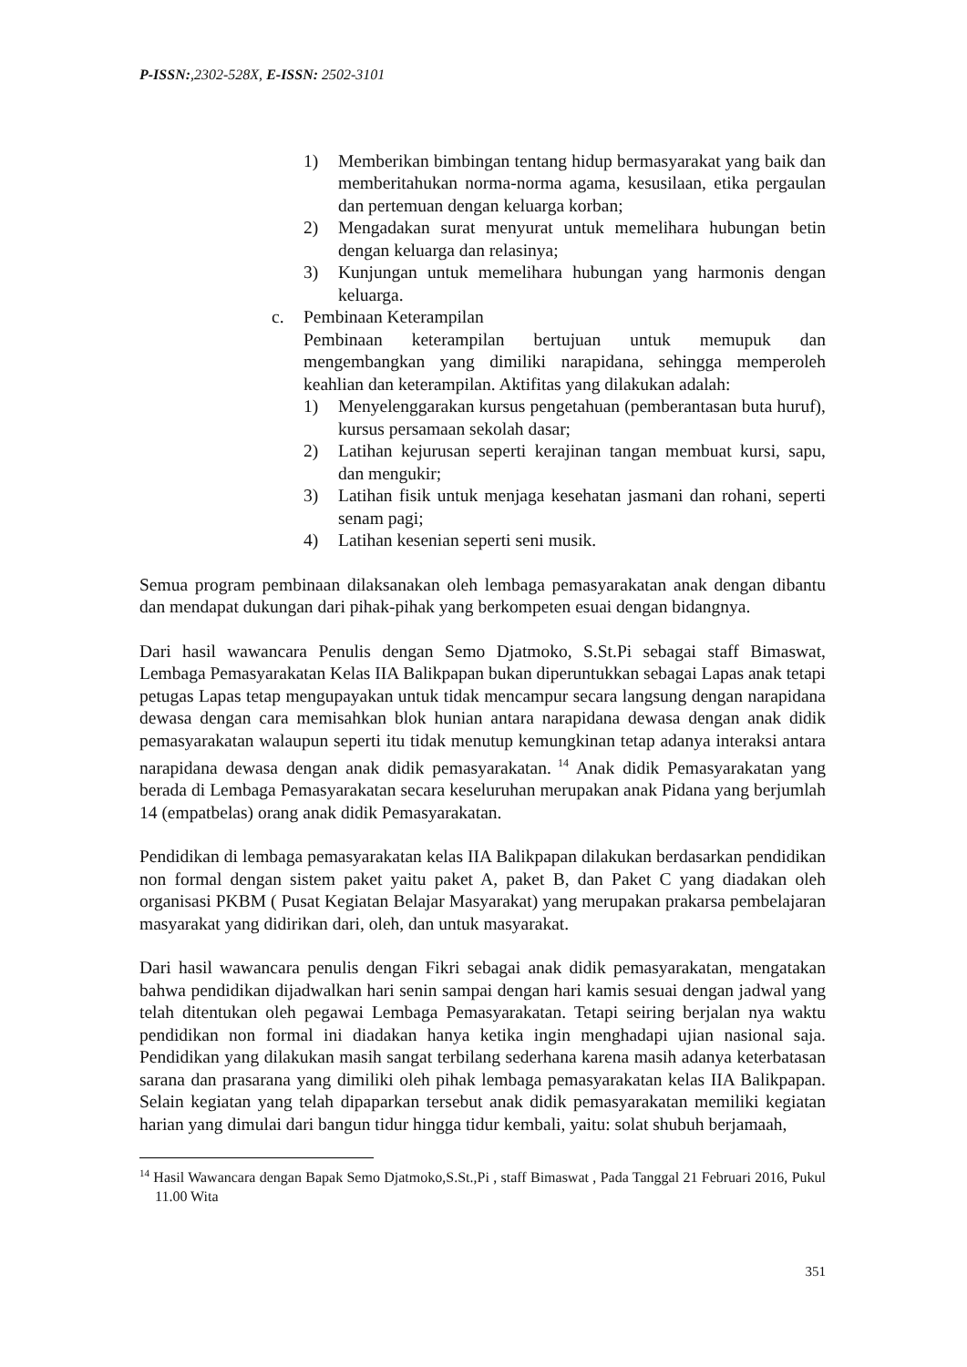P-ISSN:,2302-528X, E-ISSN: 2502-3101
1) Memberikan bimbingan tentang hidup bermasyarakat yang baik dan memberitahukan norma-norma agama, kesusilaan, etika pergaulan dan pertemuan dengan keluarga korban;
2) Mengadakan surat menyurat untuk memelihara hubungan betin dengan keluarga dan relasinya;
3) Kunjungan untuk memelihara hubungan yang harmonis dengan keluarga.
c. Pembinaan Keterampilan
Pembinaan keterampilan bertujuan untuk memupuk dan mengembangkan yang dimiliki narapidana, sehingga memperoleh keahlian dan keterampilan. Aktifitas yang dilakukan adalah:
1) Menyelenggarakan kursus pengetahuan (pemberantasan buta huruf), kursus persamaan sekolah dasar;
2) Latihan kejurusan seperti kerajinan tangan membuat kursi, sapu, dan mengukir;
3) Latihan fisik untuk menjaga kesehatan jasmani dan rohani, seperti senam pagi;
4) Latihan kesenian seperti seni musik.
Semua program pembinaan dilaksanakan oleh lembaga pemasyarakatan anak dengan dibantu dan mendapat dukungan dari pihak-pihak yang berkompeten esuai dengan bidangnya.
Dari hasil wawancara Penulis dengan Semo Djatmoko, S.St.Pi sebagai staff Bimaswat, Lembaga Pemasyarakatan Kelas IIA Balikpapan bukan diperuntukkan sebagai Lapas anak tetapi petugas Lapas tetap mengupayakan untuk tidak mencampur secara langsung dengan narapidana dewasa dengan cara memisahkan blok hunian antara narapidana dewasa dengan anak didik pemasyarakatan walaupun seperti itu tidak menutup kemungkinan tetap adanya interaksi antara narapidana dewasa dengan anak didik pemasyarakatan.<sup>14</sup> Anak didik Pemasyarakatan yang berada di Lembaga Pemasyarakatan secara keseluruhan merupakan anak Pidana yang berjumlah 14 (empatbelas) orang anak didik Pemasyarakatan.
Pendidikan di lembaga pemasyarakatan kelas IIA Balikpapan dilakukan berdasarkan pendidikan non formal dengan sistem paket yaitu paket A, paket B, dan Paket C yang diadakan oleh organisasi PKBM ( Pusat Kegiatan Belajar Masyarakat) yang merupakan prakarsa pembelajaran masyarakat yang didirikan dari, oleh, dan untuk masyarakat.
Dari hasil wawancara penulis dengan Fikri sebagai anak didik pemasyarakatan, mengatakan bahwa pendidikan dijadwalkan hari senin sampai dengan hari kamis sesuai dengan jadwal yang telah ditentukan oleh pegawai Lembaga Pemasyarakatan. Tetapi seiring berjalan nya waktu pendidikan non formal ini diadakan hanya ketika ingin menghadapi ujian nasional saja. Pendidikan yang dilakukan masih sangat terbilang sederhana karena masih adanya keterbatasan sarana dan prasarana yang dimiliki oleh pihak lembaga pemasyarakatan kelas IIA Balikpapan. Selain kegiatan yang telah dipaparkan tersebut anak didik pemasyarakatan memiliki kegiatan harian yang dimulai dari bangun tidur hingga tidur kembali, yaitu: solat shubuh berjamaah,
<sup>14</sup> Hasil Wawancara dengan Bapak Semo Djatmoko,S.St.,Pi , staff Bimaswat , Pada Tanggal 21 Februari 2016, Pukul 11.00 Wita
351